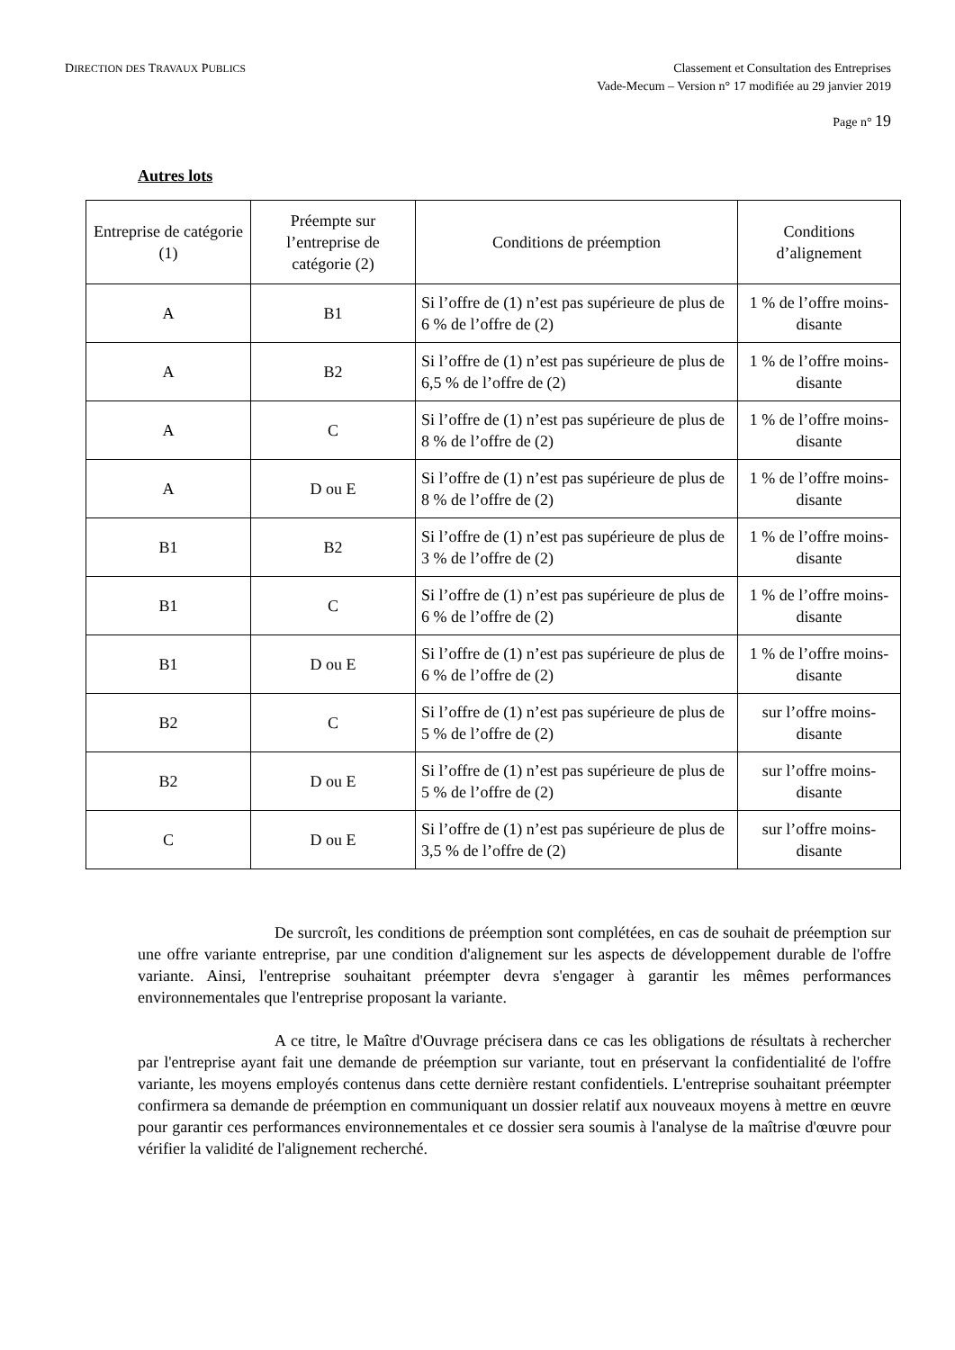DIRECTION DES TRAVAUX PUBLICS
Classement et Consultation des Entreprises
Vade-Mecum – Version n° 17 modifiée au 29 janvier 2019
Page n° 19
Autres lots
| Entreprise de catégorie (1) | Préempte sur l’entreprise de catégorie (2) | Conditions de préemption | Conditions d’alignement |
| A | B1 | Si l’offre de (1) n’est pas supérieure de plus de 6 % de l’offre de (2) | 1 % de l’offre moins-disante |
| A | B2 | Si l’offre de (1) n’est pas supérieure de plus de 6,5 % de l’offre de (2) | 1 % de l’offre moins-disante |
| A | C | Si l’offre de (1) n’est pas supérieure de plus de 8 % de l’offre de (2) | 1 % de l’offre moins-disante |
| A | D ou E | Si l’offre de (1) n’est pas supérieure de plus de 8 % de l’offre de (2) | 1 % de l’offre moins-disante |
| B1 | B2 | Si l’offre de (1) n’est pas supérieure de plus de 3 % de l’offre de (2) | 1 % de l’offre moins-disante |
| B1 | C | Si l’offre de (1) n’est pas supérieure de plus de 6 % de l’offre de (2) | 1 % de l’offre moins-disante |
| B1 | D ou E | Si l’offre de (1) n’est pas supérieure de plus de 6 % de l’offre de (2) | 1 % de l’offre moins-disante |
| B2 | C | Si l’offre de (1) n’est pas supérieure de plus de 5 % de l’offre de (2) | sur l’offre moins-disante |
| B2 | D ou E | Si l’offre de (1) n’est pas supérieure de plus de 5 % de l’offre de (2) | sur l’offre moins-disante |
| C | D ou E | Si l’offre de (1) n’est pas supérieure de plus de 3,5 % de l’offre de (2) | sur l’offre moins-disante |
De surcroît, les conditions de préemption sont complétées, en cas de souhait de préemption sur une offre variante entreprise, par une condition d'alignement sur les aspects de développement durable de l'offre variante. Ainsi, l'entreprise souhaitant préempter devra s'engager à garantir les mêmes performances environnementales que l'entreprise proposant la variante.
A ce titre, le Maître d'Ouvrage précisera dans ce cas les obligations de résultats à rechercher par l'entreprise ayant fait une demande de préemption sur variante, tout en préservant la confidentialité de l'offre variante, les moyens employés contenus dans cette dernière restant confidentiels. L'entreprise souhaitant préempter confirmera sa demande de préemption en communiquant un dossier relatif aux nouveaux moyens à mettre en œuvre pour garantir ces performances environnementales et ce dossier sera soumis à l'analyse de la maîtrise d'œuvre pour vérifier la validité de l'alignement recherché.